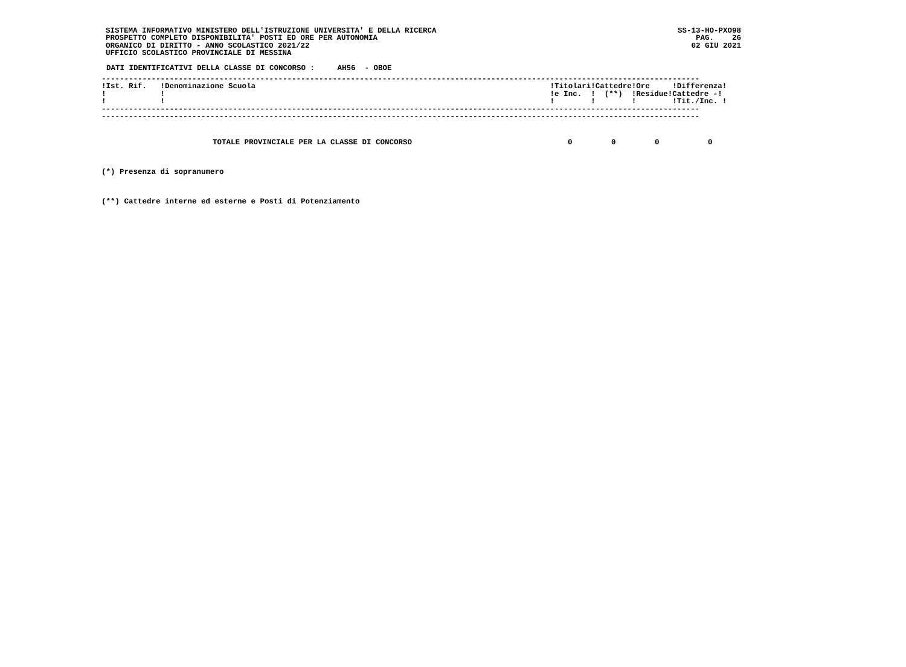SISTEMA INFORMATIVO MINISTERO DELL'ISTRUZIONE UNIVERSITA' E DELLA RICERCA
PROSPETTO COMPLETO DISPONIBILITA' POSTI ED ORE PER AUTONOMIA
ORGANICO DI DIRITTO - ANNO SCOLASTICO 2021/22
UFFICIO SCOLASTICO PROVINCIALE DI MESSINA
SS-13-HO-PXO98
PAG.    26
02 GIU 2021
DATI IDENTIFICATIVI DELLA CLASSE DI CONCORSO :     AH56  - OBOE
------------------------------------------------------------------------------------------------------------------------------------
!Ist. Rif.   !Denominazione Scuola                                                                 !Titolari!Cattedre!Ore     !Differenza!
!            !                                                                                     !e Inc.  !  (**)  !Residue!Cattedre -!
!            !                                                                                     !        !        !        !Tit./Inc. !
------------------------------------------------------------------------------------------------------------------------------------
------------------------------------------------------------------------------------------------------------------------------------
| TOTALE PROVINCIALE PER LA CLASSE DI CONCORSO | 0 | 0 | 0 | 0 |
(*) Presenza di sopranumero
(**) Cattedre interne ed esterne e Posti di Potenziamento